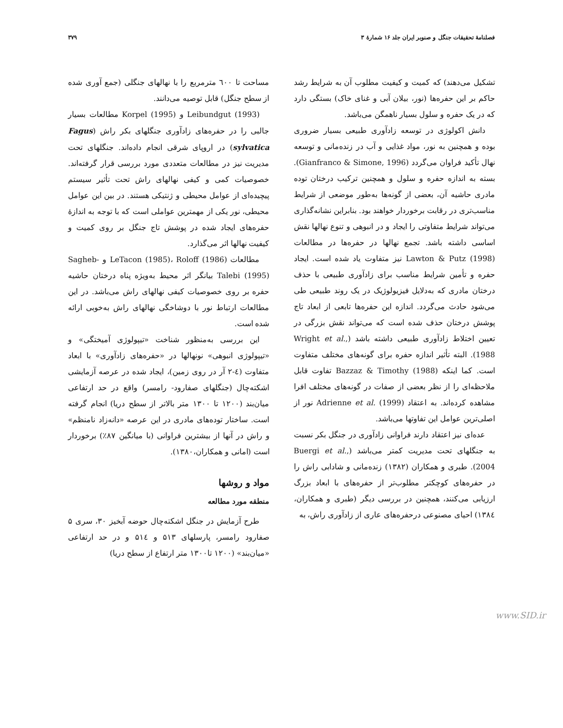فصلنامهٔ تحقیقات جنگل و صنوبر ایران جلد ۱۶ شمارهٔ ۳ ۳۷۹
تشکیل می‌دهند) که کمیت و کیفیت مطلوب آن به شرایط رشد حاکم بر این حفره‌ها (نور، بیلان آبی و غنای خاک) بستگی دارد که در یک حفره و سلول بسیار ناهمگن می‌باشد.
دانش اکولوژی در توسعه زادآوری طبیعی بسیار ضروری بوده و همچنین به نور، مواد غذایی و آب در زنده‌مانی و توسعه نهال تأکید فراوان می‌گردد (Gianfranco & Simone, 1996). بسته به اندازه حفره و سلول و همچنین ترکیب درختان توده مادری حاشیه آن، بعضی از گونه‌ها به‌طور موضعی از شرایط مناسب‌تری در رقابت برخوردار خواهند بود. بنابراین نشانه‌گذاری می‌تواند شرایط متفاوتی را ایجاد و در انبوهی و تنوع نهالها نقش اساسی داشته باشد. تجمع نهالها در حفره‌ها در مطالعات Lawton & Putz (1998) نیز متفاوت یاد شده است. ایجاد حفره و تأمین شرایط مناسب برای زادآوری طبیعی با حذف درختان مادری که به‌دلایل فیزیولوژیک در یک روند طبیعی طی می‌شود حادث می‌گردد. اندازه این حفره‌ها تابعی از ابعاد تاج پوشش درختان حذف شده است که می‌تواند نقش بزرگی در تعیین اختلاط زادآوری طبیعی داشته باشد (Wright et al., 1988). البته تأثیر اندازه حفره برای گونه‌های مختلف متفاوت است. کما اینکه Bazzaz & Timothy (1988) تفاوت قابل ملاحظه‌ای را از نظر بعضی از صفات در گونه‌های مختلف افرا مشاهده کرده‌اند. به اعتقاد Adrienne et al. (1999) نور از اصلی‌ترین عوامل این تفاوتها می‌باشد.
عده‌ای نیز اعتقاد دارند فراوانی زادآوری در جنگل بکر نسبت به جنگلهای تحت مدیریت کمتر می‌باشد (Buergi et al., 2004). طبری و همکاران (۱۳۸۲) زنده‌مانی و شادابی راش را در حفره‌های کوچکتر مطلوب‌تر از حفره‌های با ابعاد بزرگ ارزیابی می‌کنند، همچنین در بررسی دیگر (طبری و همکاران، ۱۳۸٤) احیای مصنوعی درحفره‌های عاری از زادآوری راش، به
مساحت تا ٦۰۰ مترمربع را با نهالهای جنگلی (جمع آوری شده از سطح جنگل) قابل توصیه می‌دانند.
Leibundgut (1993) و Korpel (1995) مطالعات بسیار جالبی را در حفره‌های زادآوری جنگلهای بکر راش (Fagus sylvatica) در اروپای شرقی انجام داده‌اند. جنگلهای تحت مدیریت نیز در مطالعات متعددی مورد بررسی قرار گرفته‌اند. خصوصیات کمی و کیفی نهالهای راش تحت تأثیر سیستم پیچیده‌ای از عوامل محیطی و ژنتیکی هستند. در بین این عوامل محیطی، نور یکی از مهمترین عواملی است که با توجه به اندازهٔ حفره‌های ایجاد شده در پوشش تاج جنگل بر روی کمیت و کیفیت نهالها اثر می‌گذارد.
مطالعات LeTacon (1985)، Roloff (1986) و Sagheb- Talebi (1995) بیانگر اثر محیط به‌ویژه پناه درختان حاشیه حفره بر روی خصوصیات کیفی نهالهای راش می‌باشد. در این مطالعات ارتباط نور با دوشاخگی نهالهای راش به‌خوبی ارائه شده است.
این بررسی به‌منظور شناخت «تیپولوژی آمیختگی» و «تیپولوژی انبوهی» نونهالها در «حفره‌های زادآوری» با ابعاد متفاوت (٤-۲ آر در روی زمین)، ایجاد شده در عرصه آزمایشی اشکته‌چال (جنگلهای صفارود- رامسر) واقع در حد ارتفاعی میان‌بند (۱۲۰۰ تا ۱۳۰۰ متر بالاتر از سطح دریا) انجام گرفته است. ساختار توده‌های مادری در این عرصه «دانه‌زاد نامنظم» و راش در آنها از بیشترین فراوانی (با میانگین ۸۷٪) برخوردار است (امانی و همکاران،۱۳۸۰).
مواد و روشها
منطقه مورد مطالعه
طرح آزمایش در جنگل اشکته‌چال حوضه آبخیز ۳۰، سری ۵ صفارود رامسر، پارسلهای ۵۱۳ و ۵۱٤ و در حد ارتفاعی «میان‌بند» (۱۲۰۰ تا۱۳۰۰ متر ارتفاع از سطح دریا)
www.SID.ir